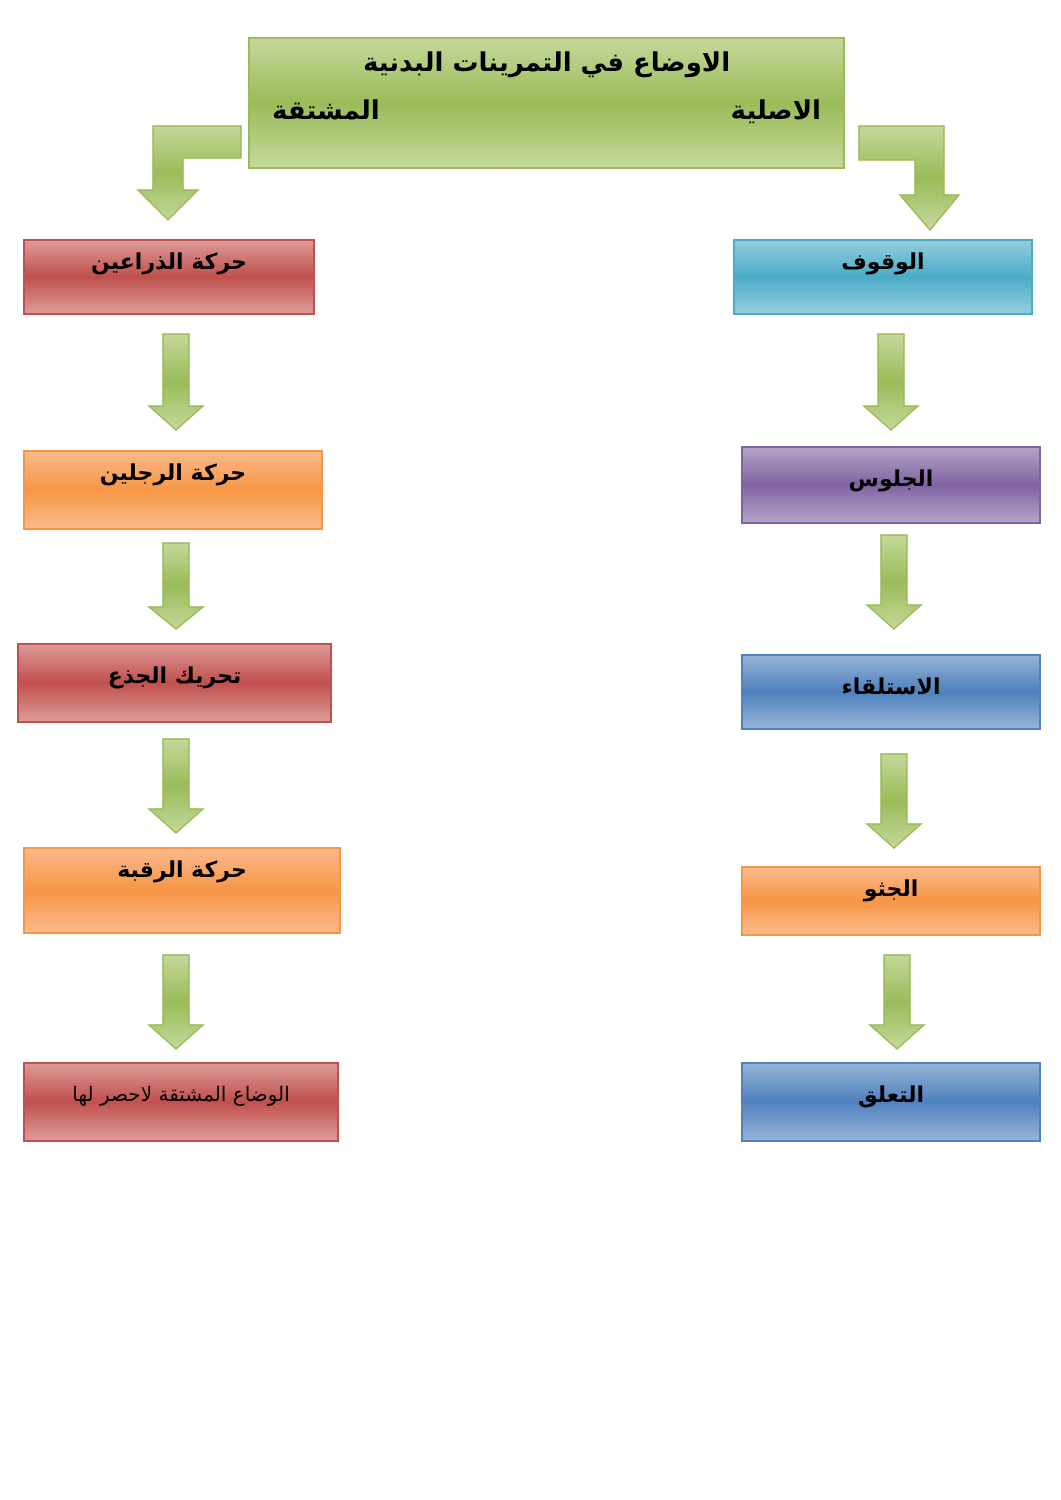الاوضاع في التمرينات البدنية
الاصلية المشتقة
الوقوف
الجلوس
الاستلقاء
الجثو
التعلق
حركة الذراعين
حركة الرجلين
تحريك الجذع
حركة الرقبة
الوضاع المشتقة لاحصر لها